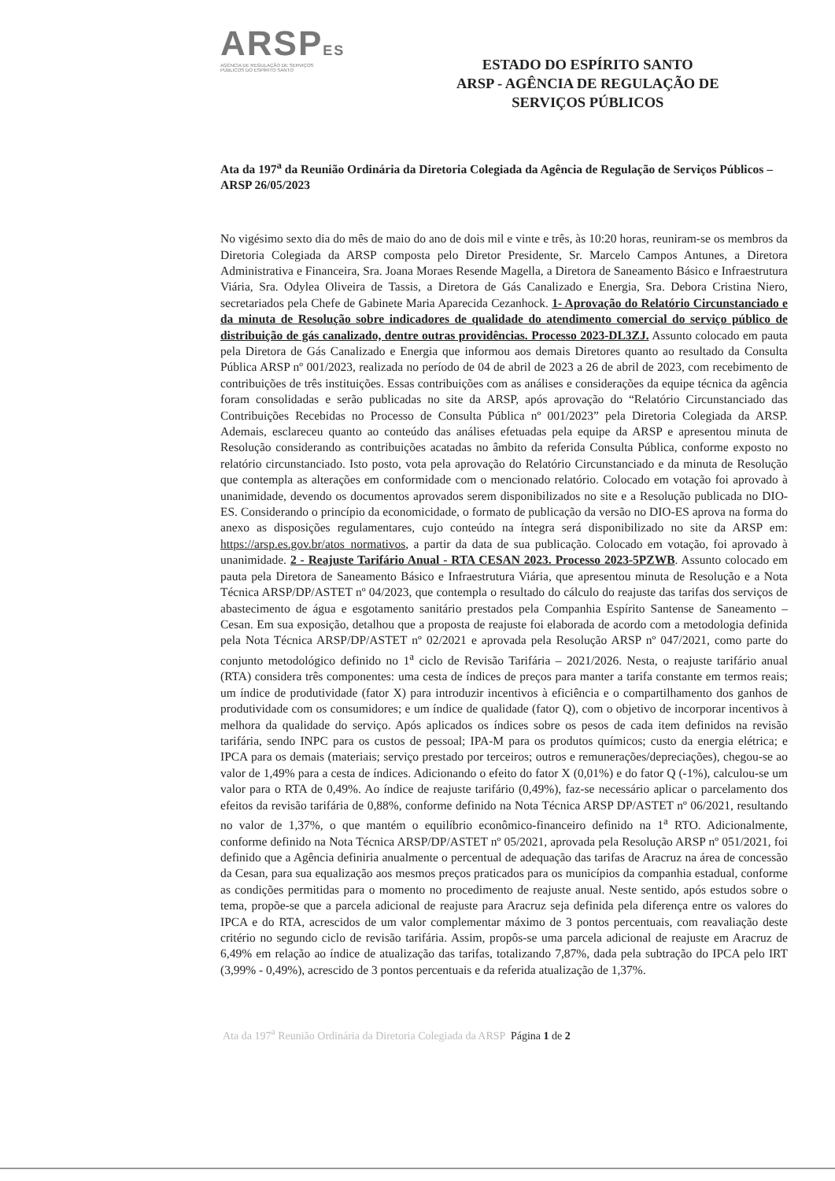ARSPES
AGÊNCIA DE REGULAÇÃO DE SERVIÇOS
PÚBLICOS DO ESPÍRITO SANTO
ESTADO DO ESPÍRITO SANTO
ARSP - AGÊNCIA DE REGULAÇÃO DE
SERVIÇOS PÚBLICOS
Ata da 197<sup>a</sup> da Reunião Ordinária da Diretoria Colegiada da Agência de Regulação de Serviços Públicos – ARSP 26/05/2023
No vigésimo sexto dia do mês de maio do ano de dois mil e vinte e três, às 10:20 horas, reuniram-se os membros da Diretoria Colegiada da ARSP composta pelo Diretor Presidente, Sr. Marcelo Campos Antunes, a Diretora Administrativa e Financeira, Sra. Joana Moraes Resende Magella, a Diretora de Saneamento Básico e Infraestrutura Viária, Sra. Odylea Oliveira de Tassis, a Diretora de Gás Canalizado e Energia, Sra. Debora Cristina Niero, secretariados pela Chefe de Gabinete Maria Aparecida Cezanhock. 1- Aprovação do Relatório Circunstanciado e da minuta de Resolução sobre indicadores de qualidade do atendimento comercial do serviço público de distribuição de gás canalizado, dentre outras providências. Processo 2023-DL3ZJ. Assunto colocado em pauta pela Diretora de Gás Canalizado e Energia que informou aos demais Diretores quanto ao resultado da Consulta Pública ARSP nº 001/2023, realizada no período de 04 de abril de 2023 a 26 de abril de 2023, com recebimento de contribuições de três instituições. Essas contribuições com as análises e considerações da equipe técnica da agência foram consolidadas e serão publicadas no site da ARSP, após aprovação do “Relatório Circunstanciado das Contribuições Recebidas no Processo de Consulta Pública nº 001/2023” pela Diretoria Colegiada da ARSP. Ademais, esclareceu quanto ao conteúdo das análises efetuadas pela equipe da ARSP e apresentou minuta de Resolução considerando as contribuições acatadas no âmbito da referida Consulta Pública, conforme exposto no relatório circunstanciado. Isto posto, vota pela aprovação do Relatório Circunstanciado e da minuta de Resolução que contempla as alterações em conformidade com o mencionado relatório. Colocado em votação foi aprovado à unanimidade, devendo os documentos aprovados serem disponibilizados no site e a Resolução publicada no DIO-ES. Considerando o princípio da economicidade, o formato de publicação da versão no DIO-ES aprova na forma do anexo as disposições regulamentares, cujo conteúdo na íntegra será disponibilizado no site da ARSP em: https://arsp.es.gov.br/atos_normativos, a partir da data de sua publicação. Colocado em votação, foi aprovado à unanimidade. 2 - Reajuste Tarifário Anual - RTA CESAN 2023. Processo 2023-5PZWB. Assunto colocado em pauta pela Diretora de Saneamento Básico e Infraestrutura Viária, que apresentou minuta de Resolução e a Nota Técnica ARSP/DP/ASTET nº 04/2023, que contempla o resultado do cálculo do reajuste das tarifas dos serviços de abastecimento de água e esgotamento sanitário prestados pela Companhia Espírito Santense de Saneamento – Cesan. Em sua exposição, detalhou que a proposta de reajuste foi elaborada de acordo com a metodologia definida pela Nota Técnica ARSP/DP/ASTET nº 02/2021 e aprovada pela Resolução ARSP nº 047/2021, como parte do conjunto metodológico definido no 1<sup>a</sup> ciclo de Revisão Tarifária – 2021/2026. Nesta, o reajuste tarifário anual (RTA) considera três componentes: uma cesta de índices de preços para manter a tarifa constante em termos reais; um índice de produtividade (fator X) para introduzir incentivos à eficiência e o compartilhamento dos ganhos de produtividade com os consumidores; e um índice de qualidade (fator Q), com o objetivo de incorporar incentivos à melhora da qualidade do serviço. Após aplicados os índices sobre os pesos de cada item definidos na revisão tarifária, sendo INPC para os custos de pessoal; IPA-M para os produtos químicos; custo da energia elétrica; e IPCA para os demais (materiais; serviço prestado por terceiros; outros e remunerações/depreciações), chegou-se ao valor de 1,49% para a cesta de índices. Adicionando o efeito do fator X (0,01%) e do fator Q (-1%), calculou-se um valor para o RTA de 0,49%. Ao índice de reajuste tarifário (0,49%), faz-se necessário aplicar o parcelamento dos efeitos da revisão tarifária de 0,88%, conforme definido na Nota Técnica ARSP DP/ASTET nº 06/2021, resultando no valor de 1,37%, o que mantém o equilíbrio econômico-financeiro definido na 1<sup>a</sup> RTO. Adicionalmente, conforme definido na Nota Técnica ARSP/DP/ASTET nº 05/2021, aprovada pela Resolução ARSP nº 051/2021, foi definido que a Agência definiria anualmente o percentual de adequação das tarifas de Aracruz na área de concessão da Cesan, para sua equalização aos mesmos preços praticados para os municípios da companhia estadual, conforme as condições permitidas para o momento no procedimento de reajuste anual. Neste sentido, após estudos sobre o tema, propõe-se que a parcela adicional de reajuste para Aracruz seja definida pela diferença entre os valores do IPCA e do RTA, acrescidos de um valor complementar máximo de 3 pontos percentuais, com reavaliação deste critério no segundo ciclo de revisão tarifária. Assim, propôs-se uma parcela adicional de reajuste em Aracruz de 6,49% em relação ao índice de atualização das tarifas, totalizando 7,87%, dada pela subtração do IPCA pelo IRT (3,99% - 0,49%), acrescido de 3 pontos percentuais e da referida atualização de 1,37%.
Ata da 197<sup>a</sup> Reunião Ordinária da Diretoria Colegiada da ARSP Página 1 de 2